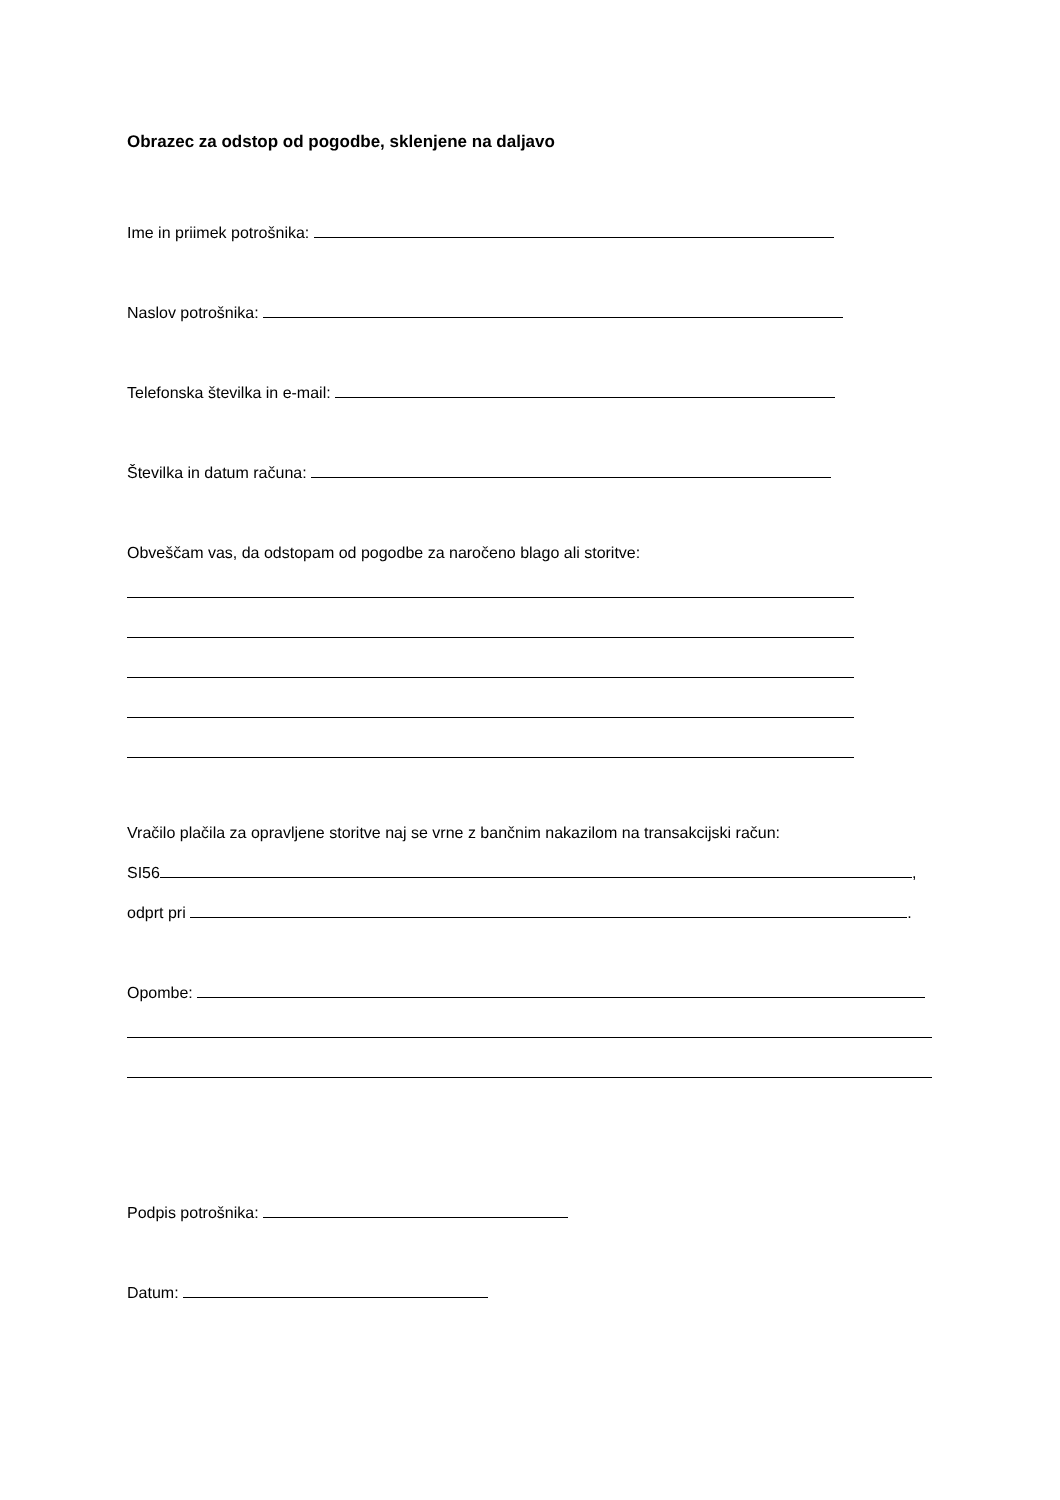Obrazec za odstop od pogodbe, sklenjene na daljavo
Ime in priimek potrošnika:
Naslov potrošnika:
Telefonska številka in e-mail:
Številka in datum računa:
Obveščam vas, da odstopam od pogodbe za naročeno blago ali storitve:
Vračilo plačila za opravljene storitve naj se vrne z bančnim nakazilom na transakcijski račun:
SI56 ,
odprt pri .
Opombe:
Podpis potrošnika:
Datum: